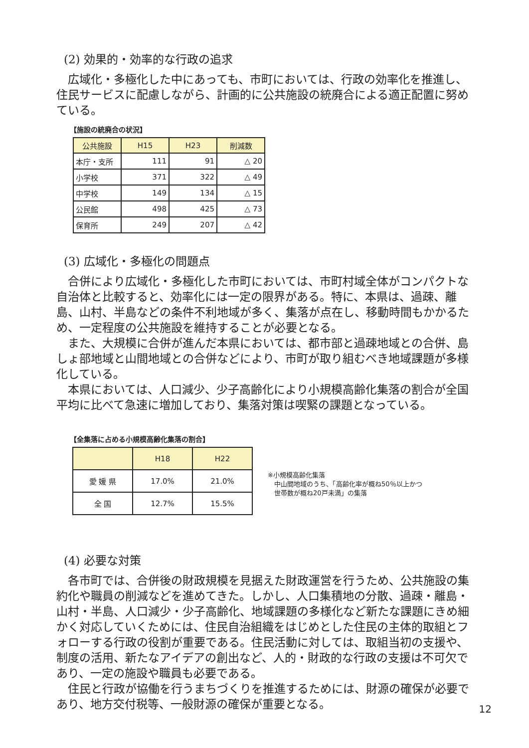(2) 効果的・効率的な行政の追求
広域化・多極化した中にあっても、市町においては、行政の効率化を推進し、住民サービスに配慮しながら、計画的に公共施設の統廃合による適正配置に努めている。
【施設の統廃合の状況】
| 公共施設 | H15 | H23 | 削減数 |
| --- | --- | --- | --- |
| 本庁・支所 | 111 | 91 | △ 20 |
| 小学校 | 371 | 322 | △ 49 |
| 中学校 | 149 | 134 | △ 15 |
| 公民館 | 498 | 425 | △ 73 |
| 保育所 | 249 | 207 | △ 42 |
(3) 広域化・多極化の問題点
合併により広域化・多極化した市町においては、市町村域全体がコンパクトな自治体と比較すると、効率化には一定の限界がある。特に、本県は、過疎、離島、山村、半島などの条件不利地域が多く、集落が点在し、移動時間もかかるため、一定程度の公共施設を維持することが必要となる。
また、大規模に合併が進んだ本県においては、都市部と過疎地域との合併、島しょ部地域と山間地域との合併などにより、市町が取り組むべき地域課題が多様化している。
本県においては、人口減少、少子高齢化により小規模高齢化集落の割合が全国平均に比べて急速に増加しており、集落対策は喫緊の課題となっている。
【全集落に占める小規模高齢化集落の割合】
| | H18 | H22 |
| --- | --- | --- |
| 愛 媛 県 | 17.0% | 21.0% |
| 全 国 | 12.7% | 15.5% |
※小規模高齢化集落
　中山間地域のうち、「高齢化率が概ね50％以上かつ
　世帯数が概ね20戸未満」の集落
(4) 必要な対策
各市町では、合併後の財政規模を見据えた財政運営を行うため、公共施設の集約化や職員の削減などを進めてきた。しかし、人口集積地の分散、過疎・離島・山村・半島、人口減少・少子高齢化、地域課題の多様化など新たな課題にきめ細かく対応していくためには、住民自治組織をはじめとした住民の主体的取組とフォローする行政の役割が重要である。住民活動に対しては、取組当初の支援や、制度の活用、新たなアイデアの創出など、人的・財政的な行政の支援は不可欠であり、一定の施設や職員も必要である。
住民と行政が協働を行うまちづくりを推進するためには、財源の確保が必要であり、地方交付税等、一般財源の確保が重要となる。
12